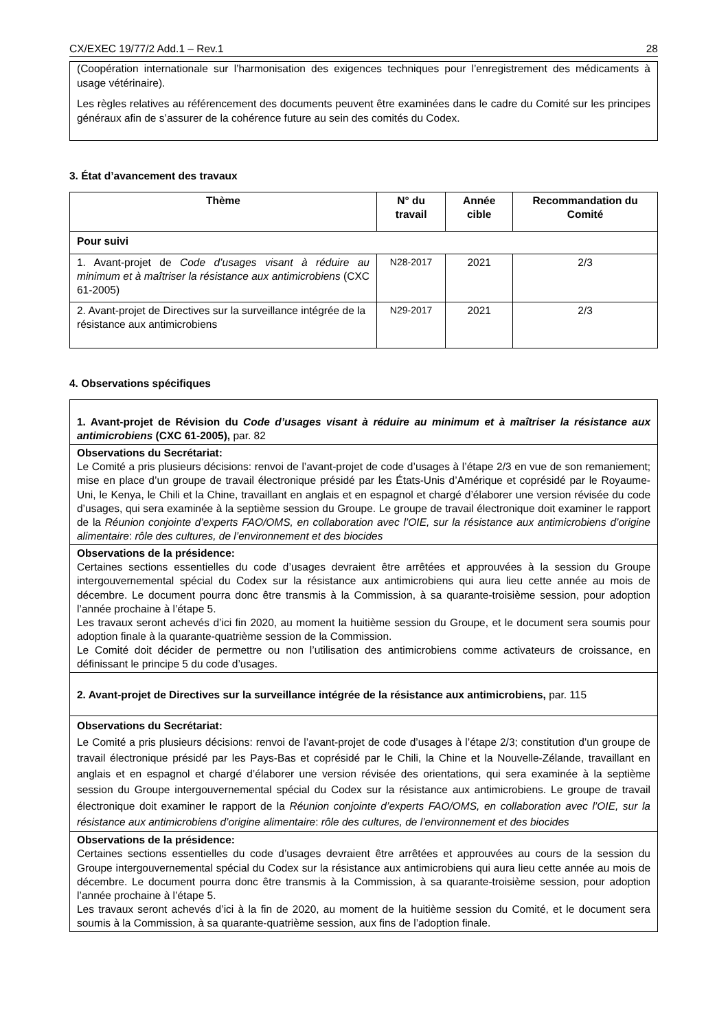CX/EXEC 19/77/2 Add.1 – Rev.1 28
(Coopération internationale sur l’harmonisation des exigences techniques pour l’enregistrement des médicaments à usage vétérinaire).
Les règles relatives au référencement des documents peuvent être examinées dans le cadre du Comité sur les principes généraux afin de s’assurer de la cohérence future au sein des comités du Codex.
3. État d’avancement des travaux
| Thème | N° du travail | Année cible | Recommandation du Comité |
| --- | --- | --- | --- |
| Pour suivi | | | |
| 1. Avant-projet de Code d’usages visant à réduire au minimum et à maîtriser la résistance aux antimicrobiens (CXC 61-2005) | N28-2017 | 2021 | 2/3 |
| 2. Avant-projet de Directives sur la surveillance intégrée de la résistance aux antimicrobiens | N29-2017 | 2021 | 2/3 |
4. Observations spécifiques
| 1. Avant-projet de Révision du Code d’usages visant à réduire au minimum et à maîtriser la résistance aux antimicrobiens (CXC 61-2005), par. 82 |
| Observations du Secrétariat: Le Comité a pris plusieurs décisions: renvoi de l’avant-projet de code d’usages à l’étape 2/3 en vue de son remaniement; mise en place d’un groupe de travail électronique présidé par les États-Unis d’Amérique et coprésidé par le Royaume-Uni, le Kenya, le Chili et la Chine, travaillant en anglais et en espagnol et chargé d’élaborer une version révisée du code d’usages, qui sera examinée à la septième session du Groupe. Le groupe de travail électronique doit examiner le rapport de la Réunion conjointe d’experts FAO/OMS, en collaboration avec l’OIE, sur la résistance aux antimicrobiens d’origine alimentaire : rôle des cultures, de l’environnement et des biocides |
| Observations de la présidence: Certaines sections essentielles du code d’usages devraient être arrêtées et approuvées à la session du Groupe intergouvernemental spécial du Codex sur la résistance aux antimicrobiens qui aura lieu cette année au mois de décembre. Le document pourra donc être transmis à la Commission, à sa quarante-troisième session, pour adoption l’année prochaine à l’étape 5. Les travaux seront achevés d’ici fin 2020, au moment la huitième session du Groupe, et le document sera soumis pour adoption finale à la quarante-quatrième session de la Commission. Le Comité doit décider de permettre ou non l’utilisation des antimicrobiens comme activateurs de croissance, en définissant le principe 5 du code d’usages. |
| 2. Avant-projet de Directives sur la surveillance intégrée de la résistance aux antimicrobiens, par. 115 |
| Observations du Secrétariat: Le Comité a pris plusieurs décisions: renvoi de l’avant-projet de code d’usages à l’étape 2/3; constitution d’un groupe de travail électronique présidé par les Pays-Bas et coprésidé par le Chili, la Chine et la Nouvelle-Zélande, travaillant en anglais et en espagnol et chargé d’élaborer une version révisée des orientations, qui sera examinée à la septième session du Groupe intergouvernemental spécial du Codex sur la résistance aux antimicrobiens. Le groupe de travail électronique doit examiner le rapport de la Réunion conjointe d’experts FAO/OMS, en collaboration avec l’OIE, sur la résistance aux antimicrobiens d’origine alimentaire : rôle des cultures, de l’environnement et des biocides |
| Observations de la présidence: Certaines sections essentielles du code d’usages devraient être arrêtées et approuvées au cours de la session du Groupe intergouvernemental spécial du Codex sur la résistance aux antimicrobiens qui aura lieu cette année au mois de décembre. Le document pourra donc être transmis à la Commission, à sa quarante-troisième session, pour adoption l’année prochaine à l’étape 5. Les travaux seront achevés d’ici à la fin de 2020, au moment de la huitième session du Comité, et le document sera soumis à la Commission, à sa quarante-quatrième session, aux fins de l’adoption finale. |